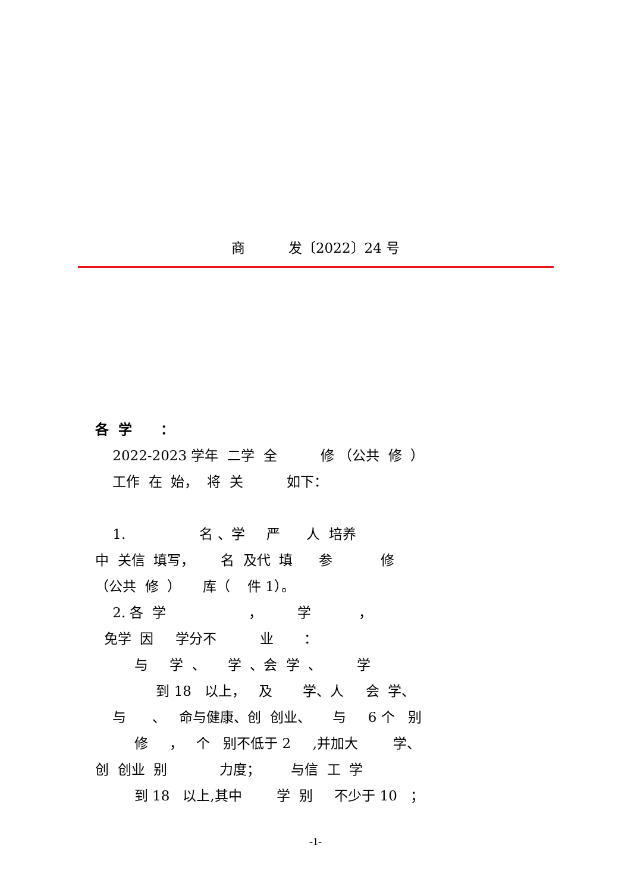商 发〔2022〕24 号
各 学 ：
2022-2023 学年 二学 全 修 （公共 修 ）
工作 在 始， 将 关 如下：
1. 名 、学 严 人 培养
中 关信 填写， 名 及代 填 参 修
（公共 修 ） 库（ 件 1）。
2. 各 学 ， 学 ，
免学 因 学分不 业 ：
与 学 、 学 、会 学 、 学
到 18 以上， 及 学、人 会 学、
与 、 命与健康、创 创业、 与 6 个 别
修 ， 个 别不低于 2 ,并加大 学、
创 创业 别 力度； 与信 工 学
到 18 以上,其中 学 别 不少于 10 ；
-1-